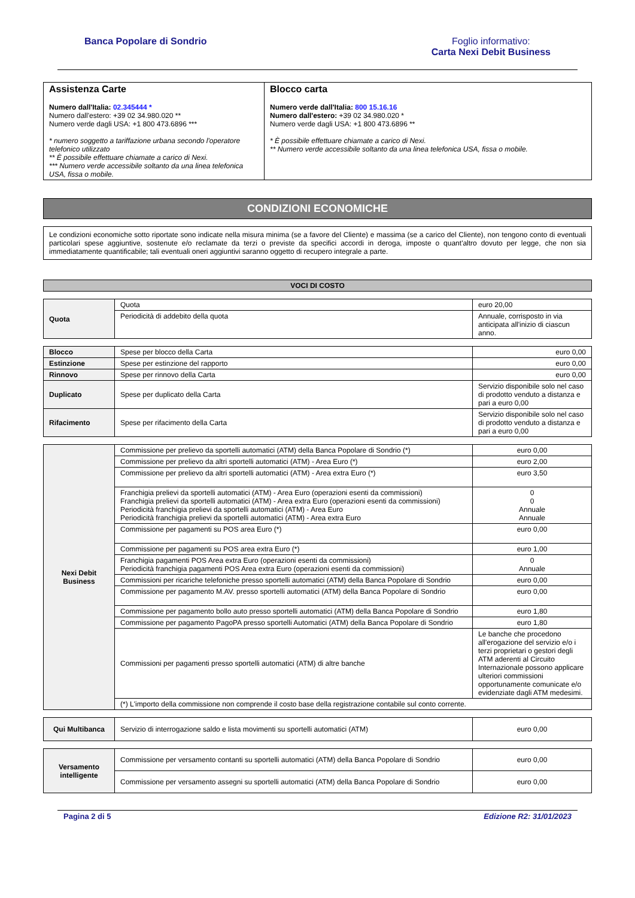Banca Popolare di Sondrio Foglio informativo:
Carta Nexi Debit Business
| Assistenza Carte Numero dall'Italia: 02.345444 * Numero dall'estero: +39 02 34.980.020 ** Numero verde dagli USA: +1 800 473.6896 *** * numero soggetto a tariffazione urbana secondo l'operatore telefonico utilizzato ** È possibile effettuare chiamate a carico di Nexi. *** Numero verde accessibile soltanto da una linea telefonica USA, fissa o mobile. | Blocco carta Numero verde dall'Italia: 800 15.16.16 Numero dall'estero: +39 02 34.980.020 * Numero verde dagli USA: +1 800 473.6896 ** * È possibile effettuare chiamate a carico di Nexi. ** Numero verde accessibile soltanto da una linea telefonica USA, fissa o mobile. |
CONDIZIONI ECONOMICHE
Le condizioni economiche sotto riportate sono indicate nella misura minima (se a favore del Cliente) e massima (se a carico del Cliente), non tengono conto di eventuali particolari spese aggiuntive, sostenute e/o reclamate da terzi o previste da specifici accordi in deroga, imposte o quant'altro dovuto per legge, che non sia immediatamente quantificabile; tali eventuali oneri aggiuntivi saranno oggetto di recupero integrale a parte.
VOCI DI COSTO
| Quota | Quota | euro 20,00 |
| | Periodicità di addebito della quota | Annuale, corrisposto in via anticipata all'inizio di ciascun anno. |
| Blocco | Spese per blocco della Carta | euro 0,00 |
| Estinzione | Spese per estinzione del rapporto | euro 0,00 |
| Rinnovo | Spese per rinnovo della Carta | euro 0,00 |
| Duplicato | Spese per duplicato della Carta | Servizio disponibile solo nel caso di prodotto venduto a distanza e pari a euro 0,00 |
| Rifacimento | Spese per rifacimento della Carta | Servizio disponibile solo nel caso di prodotto venduto a distanza e pari a euro 0,00 |
| Nexi Debit Business | Commissione per prelievo da sportelli automatici (ATM) della Banca Popolare di Sondrio (*) | euro 0,00 |
| | Commissione per prelievo da altri sportelli automatici (ATM) - Area Euro (*) | euro 2,00 |
| | Commissione per prelievo da altri sportelli automatici (ATM) - Area extra Euro (*) | euro 3,50 |
| | Franchigia prelievi da sportelli automatici (ATM) - Area Euro (operazioni esenti da commissioni) Franchigia prelievi da sportelli automatici (ATM) - Area extra Euro (operazioni esenti da commissioni) Periodicità franchigia prelievi da sportelli automatici (ATM) - Area Euro Periodicità franchigia prelievi da sportelli automatici (ATM) - Area extra Euro | 0 0 Annuale Annuale |
| | Commissione per pagamenti su POS area Euro (*) | euro 0,00 |
| | Commissione per pagamenti su POS area extra Euro (*) | euro 1,00 |
| | Franchigia pagamenti POS Area extra Euro (operazioni esenti da commissioni) Periodicità franchigia pagamenti POS Area extra Euro (operazioni esenti da commissioni) | 0 Annuale |
| | Commissioni per ricariche telefoniche presso sportelli automatici (ATM) della Banca Popolare di Sondrio | euro 0,00 |
| | Commissione per pagamento M.AV. presso sportelli automatici (ATM) della Banca Popolare di Sondrio | euro 0,00 |
| | Commissione per pagamento bollo auto presso sportelli automatici (ATM) della Banca Popolare di Sondrio | euro 1,80 |
| | Commissione per pagamento PagoPA presso sportelli Automatici (ATM) della Banca Popolare di Sondrio | euro 1,80 |
| | Commissioni per pagamenti presso sportelli automatici (ATM) di altre banche | Le banche che procedono all'erogazione del servizio e/o i terzi proprietari o gestori degli ATM aderenti al Circuito Internazionale possono applicare ulteriori commissioni opportunamente comunicate e/o evidenziate dagli ATM medesimi. |
| | (*) L'importo della commissione non comprende il costo base della registrazione contabile sul conto corrente. | |
| Qui Multibanca | Servizio di interrogazione saldo e lista movimenti su sportelli automatici (ATM) | euro 0,00 |
| Versamento intelligente | Commissione per versamento contanti su sportelli automatici (ATM) della Banca Popolare di Sondrio | euro 0,00 |
| | Commissione per versamento assegni su sportelli automatici (ATM) della Banca Popolare di Sondrio | euro 0,00 |
Pagina 2 di 5 Edizione R2: 31/01/2023